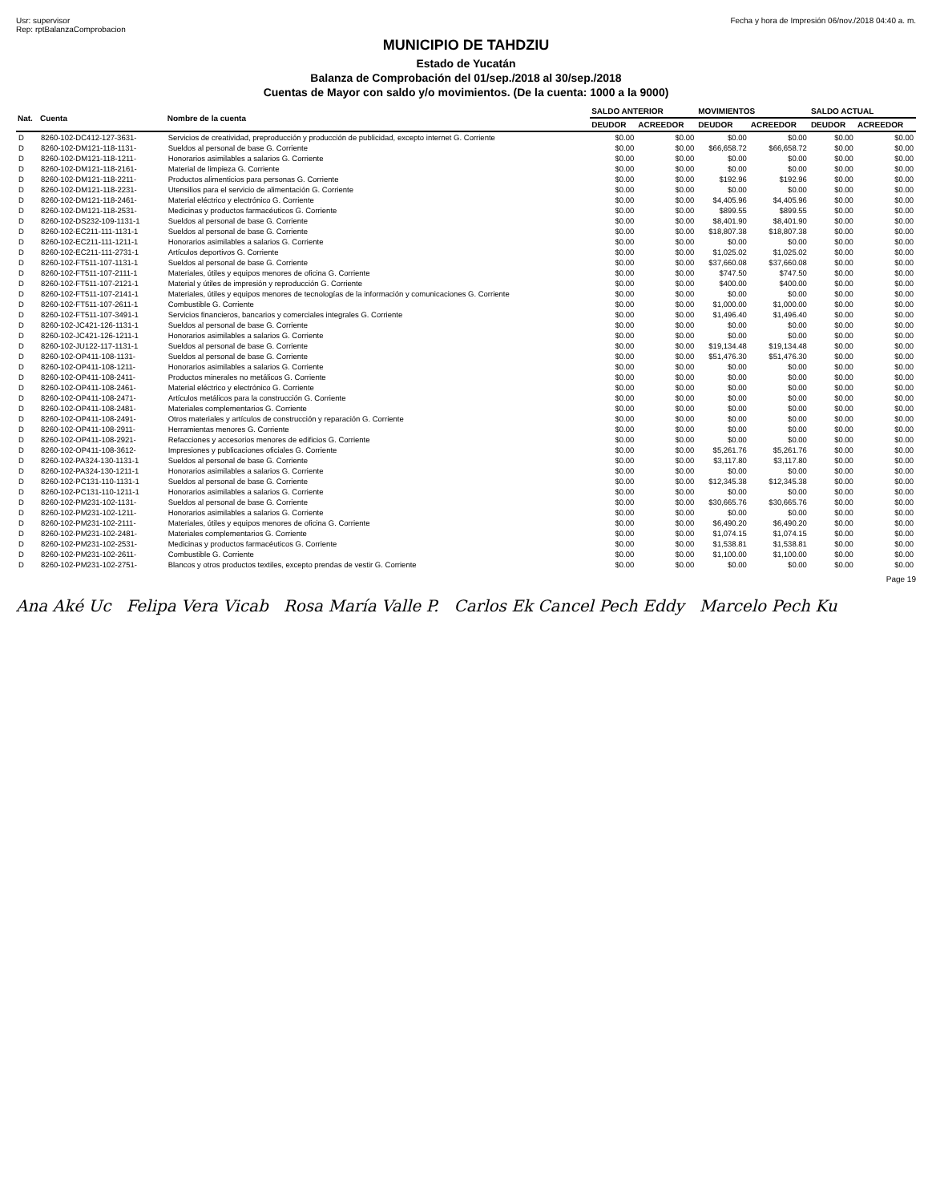Usr: supervisor
Rep: rptBalanzaComprobacion
Fecha y hora de Impresión 06/nov./2018 04:40 a. m.
MUNICIPIO DE TAHDZIU
Estado de Yucatán
Balanza de Comprobación del 01/sep./2018 al 30/sep./2018
Cuentas de Mayor con saldo y/o movimientos. (De la cuenta: 1000 a la 9000)
| Nat. | Cuenta | Nombre de la cuenta | SALDO ANTERIOR | | MOVIMIENTOS | | SALDO ACTUAL | |
| --- | --- | --- | --- | --- | --- | --- | --- | --- |
| | | | DEUDOR | ACREEDOR | DEUDOR | ACREEDOR | DEUDOR | ACREEDOR |
| D | 8260-102-DC412-127-3631- | Servicios de creatividad, preproducción y producción de publicidad, excepto internet G. Corriente | $0.00 | $0.00 | $0.00 | $0.00 | $0.00 | $0.00 |
| D | 8260-102-DM121-118-1131- | Sueldos al personal de base G. Corriente | $0.00 | $0.00 | $66,658.72 | $66,658.72 | $0.00 | $0.00 |
| D | 8260-102-DM121-118-1211- | Honorarios asimilables a salarios G. Corriente | $0.00 | $0.00 | $0.00 | $0.00 | $0.00 | $0.00 |
| D | 8260-102-DM121-118-2161- | Material de limpieza G. Corriente | $0.00 | $0.00 | $0.00 | $0.00 | $0.00 | $0.00 |
| D | 8260-102-DM121-118-2211- | Productos alimenticios para personas G. Corriente | $0.00 | $0.00 | $192.96 | $192.96 | $0.00 | $0.00 |
| D | 8260-102-DM121-118-2231- | Utensilios para el servicio de alimentación G. Corriente | $0.00 | $0.00 | $0.00 | $0.00 | $0.00 | $0.00 |
| D | 8260-102-DM121-118-2461- | Material eléctrico y electrónico G. Corriente | $0.00 | $0.00 | $4,405.96 | $4,405.96 | $0.00 | $0.00 |
| D | 8260-102-DM121-118-2531- | Medicinas y productos farmacéuticos G. Corriente | $0.00 | $0.00 | $899.55 | $899.55 | $0.00 | $0.00 |
| D | 8260-102-DS232-109-1131-1 | Sueldos al personal de base G. Corriente | $0.00 | $0.00 | $8,401.90 | $8,401.90 | $0.00 | $0.00 |
| D | 8260-102-EC211-111-1131-1 | Sueldos al personal de base G. Corriente | $0.00 | $0.00 | $18,807.38 | $18,807.38 | $0.00 | $0.00 |
| D | 8260-102-EC211-111-1211-1 | Honorarios asimilables a salarios G. Corriente | $0.00 | $0.00 | $0.00 | $0.00 | $0.00 | $0.00 |
| D | 8260-102-EC211-111-2731-1 | Artículos deportivos G. Corriente | $0.00 | $0.00 | $1,025.02 | $1,025.02 | $0.00 | $0.00 |
| D | 8260-102-FT511-107-1131-1 | Sueldos al personal de base G. Corriente | $0.00 | $0.00 | $37,660.08 | $37,660.08 | $0.00 | $0.00 |
| D | 8260-102-FT511-107-2111-1 | Materiales, útiles y equipos menores de oficina G. Corriente | $0.00 | $0.00 | $747.50 | $747.50 | $0.00 | $0.00 |
| D | 8260-102-FT511-107-2121-1 | Material y útiles de impresión y reproducción G. Corriente | $0.00 | $0.00 | $400.00 | $400.00 | $0.00 | $0.00 |
| D | 8260-102-FT511-107-2141-1 | Materiales, útiles y equipos menores de tecnologías de la información y comunicaciones G. Corriente | $0.00 | $0.00 | $0.00 | $0.00 | $0.00 | $0.00 |
| D | 8260-102-FT511-107-2611-1 | Combustible G. Corriente | $0.00 | $0.00 | $1,000.00 | $1,000.00 | $0.00 | $0.00 |
| D | 8260-102-FT511-107-3491-1 | Servicios financieros, bancarios y comerciales integrales G. Corriente | $0.00 | $0.00 | $1,496.40 | $1,496.40 | $0.00 | $0.00 |
| D | 8260-102-JC421-126-1131-1 | Sueldos al personal de base G. Corriente | $0.00 | $0.00 | $0.00 | $0.00 | $0.00 | $0.00 |
| D | 8260-102-JC421-126-1211-1 | Honorarios asimilables a salarios G. Corriente | $0.00 | $0.00 | $0.00 | $0.00 | $0.00 | $0.00 |
| D | 8260-102-JU122-117-1131-1 | Sueldos al personal de base G. Corriente | $0.00 | $0.00 | $19,134.48 | $19,134.48 | $0.00 | $0.00 |
| D | 8260-102-OP411-108-1131- | Sueldos al personal de base G. Corriente | $0.00 | $0.00 | $51,476.30 | $51,476.30 | $0.00 | $0.00 |
| D | 8260-102-OP411-108-1211- | Honorarios asimilables a salarios G. Corriente | $0.00 | $0.00 | $0.00 | $0.00 | $0.00 | $0.00 |
| D | 8260-102-OP411-108-2411- | Productos minerales no metálicos G. Corriente | $0.00 | $0.00 | $0.00 | $0.00 | $0.00 | $0.00 |
| D | 8260-102-OP411-108-2461- | Material eléctrico y electrónico G. Corriente | $0.00 | $0.00 | $0.00 | $0.00 | $0.00 | $0.00 |
| D | 8260-102-OP411-108-2471- | Artículos metálicos para la construcción G. Corriente | $0.00 | $0.00 | $0.00 | $0.00 | $0.00 | $0.00 |
| D | 8260-102-OP411-108-2481- | Materiales complementarios G. Corriente | $0.00 | $0.00 | $0.00 | $0.00 | $0.00 | $0.00 |
| D | 8260-102-OP411-108-2491- | Otros materiales y artículos de construcción y reparación G. Corriente | $0.00 | $0.00 | $0.00 | $0.00 | $0.00 | $0.00 |
| D | 8260-102-OP411-108-2911- | Herramientas menores G. Corriente | $0.00 | $0.00 | $0.00 | $0.00 | $0.00 | $0.00 |
| D | 8260-102-OP411-108-2921- | Refacciones y accesorios menores de edificios G. Corriente | $0.00 | $0.00 | $0.00 | $0.00 | $0.00 | $0.00 |
| D | 8260-102-OP411-108-3612- | Impresiones y publicaciones oficiales G. Corriente | $0.00 | $0.00 | $5,261.76 | $5,261.76 | $0.00 | $0.00 |
| D | 8260-102-PA324-130-1131-1 | Sueldos al personal de base G. Corriente | $0.00 | $0.00 | $3,117.80 | $3,117.80 | $0.00 | $0.00 |
| D | 8260-102-PA324-130-1211-1 | Honorarios asimilables a salarios G. Corriente | $0.00 | $0.00 | $0.00 | $0.00 | $0.00 | $0.00 |
| D | 8260-102-PC131-110-1131-1 | Sueldos al personal de base G. Corriente | $0.00 | $0.00 | $12,345.38 | $12,345.38 | $0.00 | $0.00 |
| D | 8260-102-PC131-110-1211-1 | Honorarios asimilables a salarios G. Corriente | $0.00 | $0.00 | $0.00 | $0.00 | $0.00 | $0.00 |
| D | 8260-102-PM231-102-1131- | Sueldos al personal de base G. Corriente | $0.00 | $0.00 | $30,665.76 | $30,665.76 | $0.00 | $0.00 |
| D | 8260-102-PM231-102-1211- | Honorarios asimilables a salarios G. Corriente | $0.00 | $0.00 | $0.00 | $0.00 | $0.00 | $0.00 |
| D | 8260-102-PM231-102-2111- | Materiales, útiles y equipos menores de oficina G. Corriente | $0.00 | $0.00 | $6,490.20 | $6,490.20 | $0.00 | $0.00 |
| D | 8260-102-PM231-102-2481- | Materiales complementarios G. Corriente | $0.00 | $0.00 | $1,074.15 | $1,074.15 | $0.00 | $0.00 |
| D | 8260-102-PM231-102-2531- | Medicinas y productos farmacéuticos G. Corriente | $0.00 | $0.00 | $1,538.81 | $1,538.81 | $0.00 | $0.00 |
| D | 8260-102-PM231-102-2611- | Combustible G. Corriente | $0.00 | $0.00 | $1,100.00 | $1,100.00 | $0.00 | $0.00 |
| D | 8260-102-PM231-102-2751- | Blancos y otros productos textiles, excepto prendas de vestir G. Corriente | $0.00 | $0.00 | $0.00 | $0.00 | $0.00 | $0.00 |
Page 19
Ana Aké Uc Felipa Vera Vicab Rosa María Valle P. Carlos Ek Cancel Pech Eddy Marcelo Pech Ku